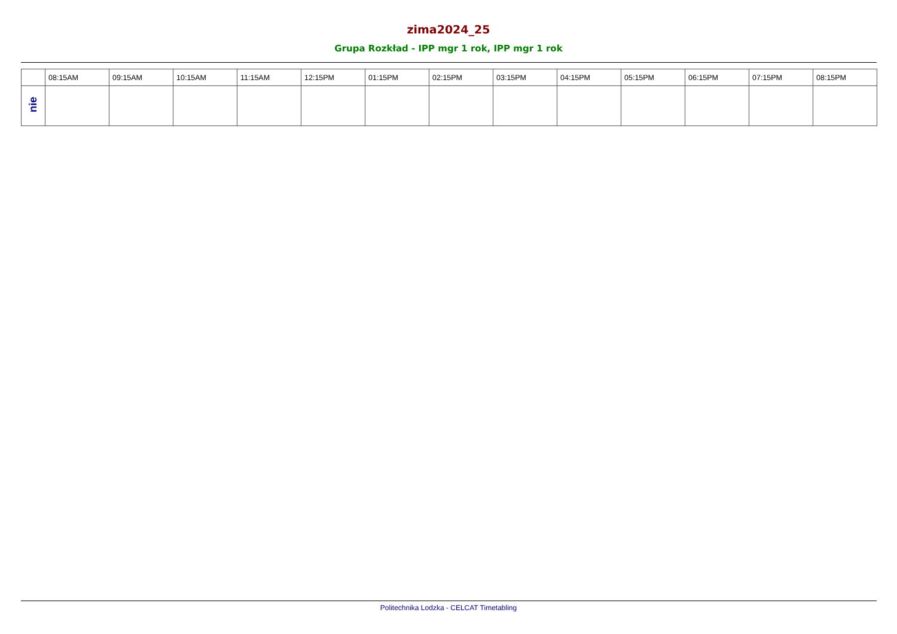zima2024_25
Grupa Rozkład - IPP mgr 1 rok, IPP mgr 1 rok
| | 08:15AM | 09:15AM | 10:15AM | 11:15AM | 12:15PM | 01:15PM | 02:15PM | 03:15PM | 04:15PM | 05:15PM | 06:15PM | 07:15PM | 08:15PM |
| --- | --- | --- | --- | --- | --- | --- | --- | --- | --- | --- | --- | --- | --- |
| nie | | | | | | | | | | | | | |
Politechnika Lodzka - CELCAT Timetabling